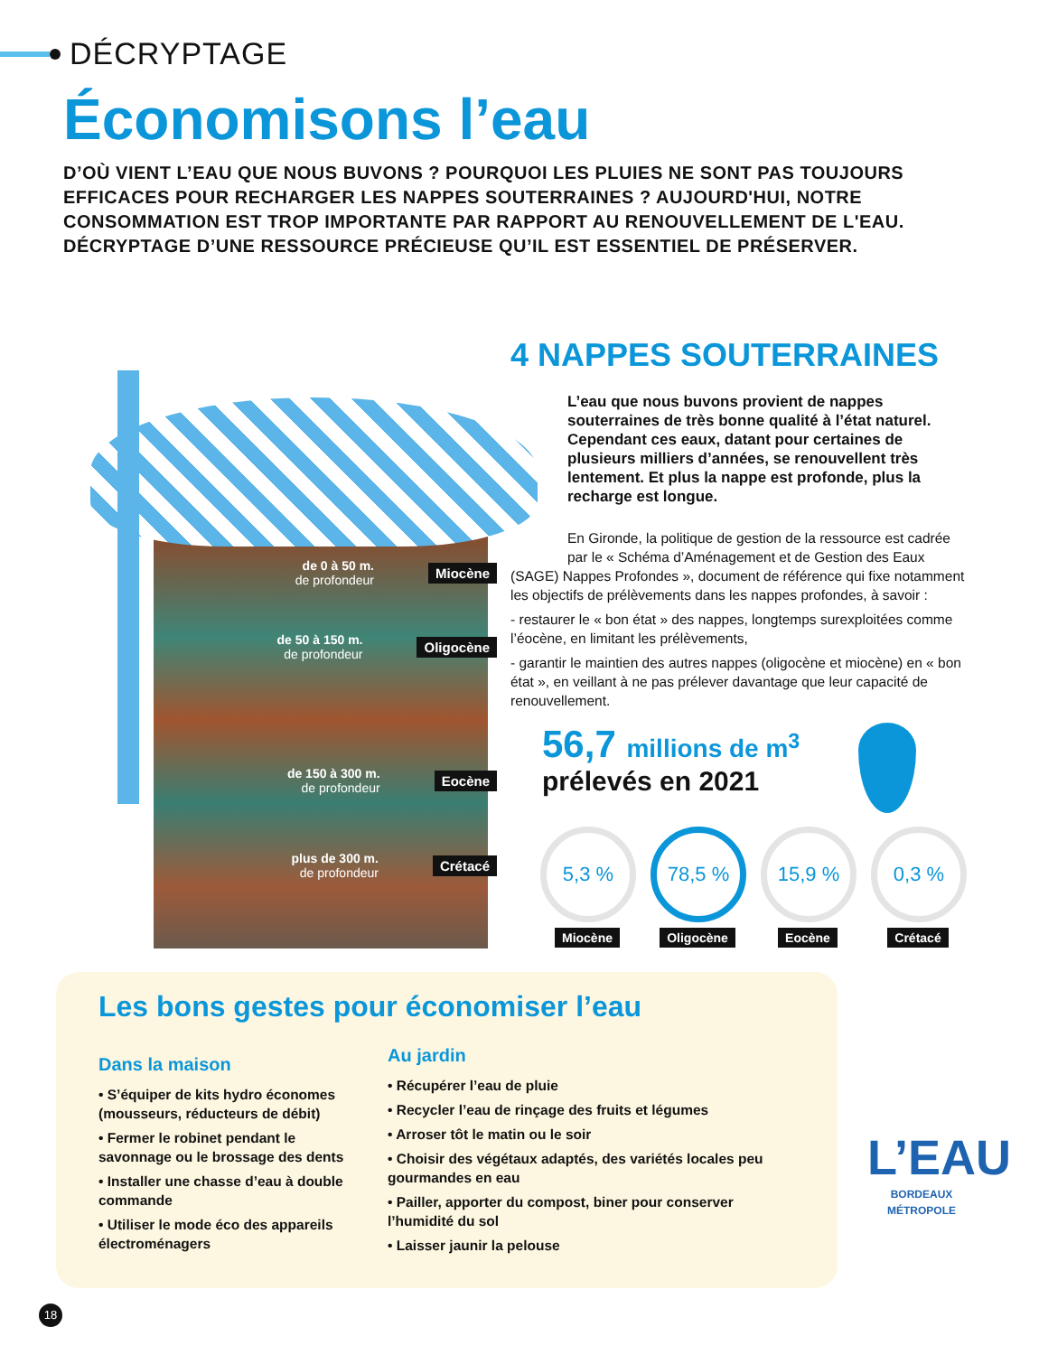DÉCRYPTAGE
Économisons l’eau
D’OÙ VIENT L’EAU QUE NOUS BUVONS ? POURQUOI LES PLUIES NE SONT PAS TOUJOURS EFFICACES POUR RECHARGER LES NAPPES SOUTERRAINES ? AUJOURD'HUI, NOTRE CONSOMMATION EST TROP IMPORTANTE PAR RAPPORT AU RENOUVELLEMENT DE L'EAU. DÉCRYPTAGE D’UNE RESSOURCE PRÉCIEUSE QU’IL EST ESSENTIEL DE PRÉSERVER.
de 0 à 50 m.
de profondeur
Miocène
de 50 à 150 m.
de profondeur
Oligocène
de 150 à 300 m.
de profondeur
Eocène
plus de 300 m.
de profondeur
Crétacé
4 NAPPES SOUTERRAINES
L’eau que nous buvons provient de nappes souterraines de très bonne qualité à l’état naturel. Cependant ces eaux, datant pour certaines de plusieurs milliers d’années, se renouvellent très lentement. Et plus la nappe est profonde, plus la recharge est longue.
En Gironde, la politique de gestion de la ressource est cadrée
par le « Schéma d’Aménagement et de Gestion des Eaux (SAGE) Nappes Profondes », document de référence qui fixe notamment les objectifs de prélèvements dans les nappes profondes, à savoir :
- restaurer le « bon état » des nappes, longtemps surexploitées comme l’éocène, en limitant les prélèvements,
- garantir le maintien des autres nappes (oligocène et miocène) en « bon état », en veillant à ne pas prélever davantage que leur capacité de renouvellement.
56,7 millions de m<sup>3</sup>
prélevés en 2021
5,3 %
Miocène
78,5 %
Oligocène
15,9 %
Eocène
0,3 %
Crétacé
Les bons gestes pour économiser l’eau
Dans la maison
• S’équiper de kits hydro économes (mousseurs, réducteurs de débit)
• Fermer le robinet pendant le savonnage ou le brossage des dents
• Installer une chasse d’eau à double commande
• Utiliser le mode éco des appareils électroménagers
Au jardin
• Récupérer l’eau de pluie
• Recycler l’eau de rinçage des fruits et légumes
• Arroser tôt le matin ou le soir
• Choisir des végétaux adaptés, des variétés locales peu gourmandes en eau
• Pailler, apporter du compost, biner pour conserver l’humidité du sol
• Laisser jaunir la pelouse
L’EAU
BORDEAUX MÉTROPOLE
18